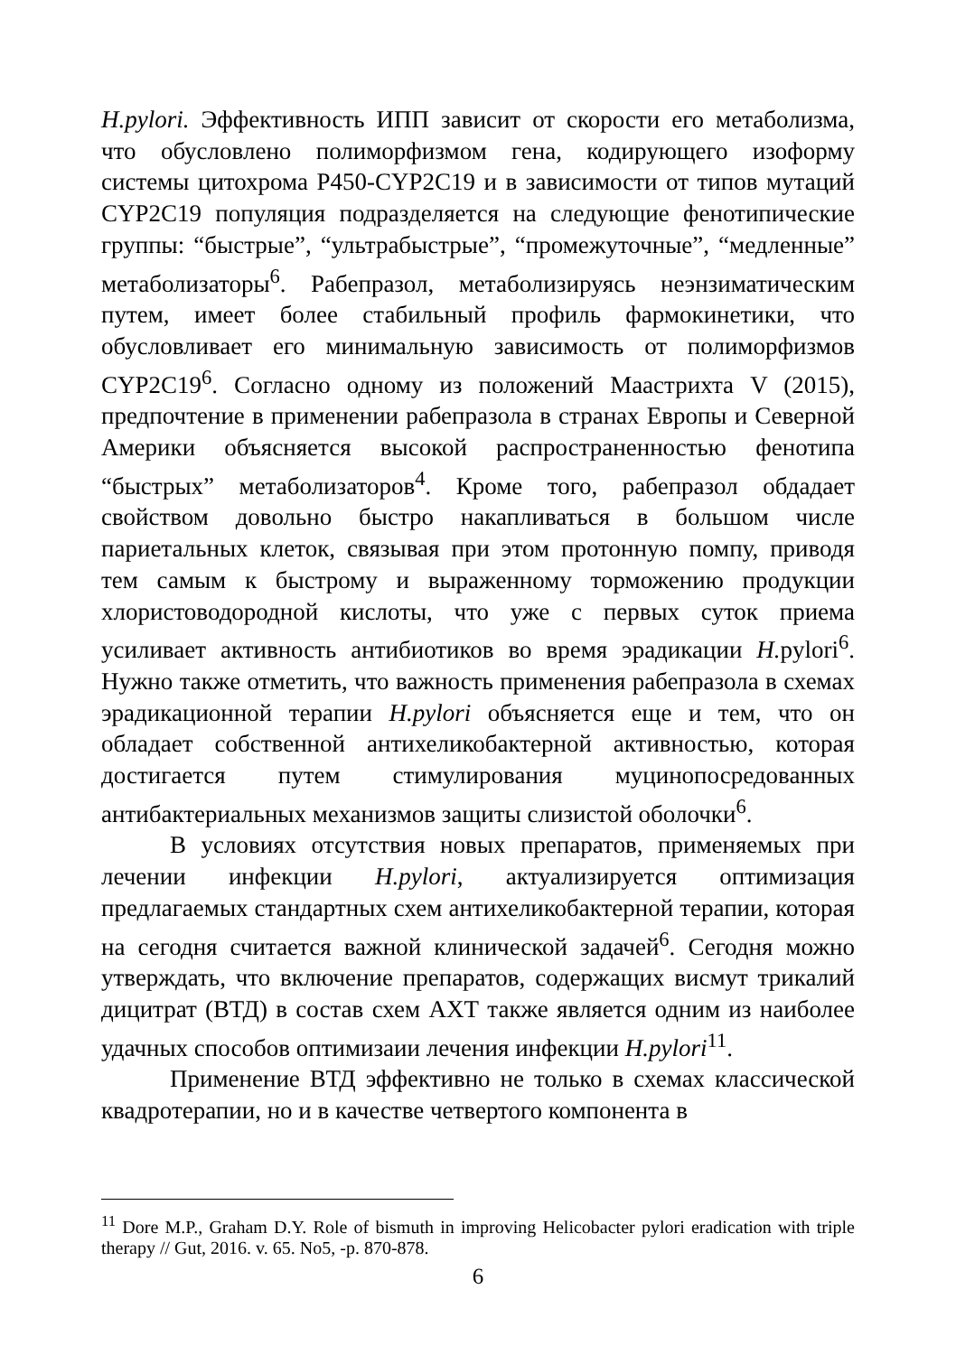H.pylori. Эффективность ИПП зависит от скорости его метаболизма, что обусловлено полиморфизмом гена, кодирующего изоформу системы цитохрома P450-CYP2C19 и в зависимости от типов мутаций CYP2C19 популяция подразделяется на следующие фенотипические группы: “быстрые”, “ультрабыстрые”, “промежуточные”, “медленные” метаболизаторы<sup>6</sup>. Рабепразол, метаболизируясь неэнзиматическим путем, имеет более стабильный профиль фармокинетики, что обусловливает его минимальную зависимость от полиморфизмов CYP2C19<sup>6</sup>. Согласно одному из положений Маастрихта V (2015), предпочтение в применении рабепразола в странах Европы и Северной Америки объясняется высокой распространенностью фенотипа “быстрых” метаболизаторов<sup>4</sup>. Кроме того, рабепразол обдадает свойством довольно быстро накапливаться в большом числе париетальных клеток, связывая при этом протонную помпу, приводя тем самым к быстрому и выраженному торможению продукции хлористоводородной кислоты, что уже с первых суток приема усиливает активность антибиотиков во время эрадикации H. pylori<sup>6</sup>. Нужно также отметить, что важность применения рабепразола в схемах эрадикационной терапии H.pylori объясняется еще и тем, что он обладает собственной антихеликобактерной активностью, которая достигается путем стимулирования муцинопосредованных антибактериальных механизмов защиты слизистой оболочки<sup>6</sup>.
В условиях отсутствия новых препаратов, применяемых при лечении инфекции H.pylori, актуализируется оптимизация предлагаемых стандартных схем антихеликобактерной терапии, которая на сегодня считается важной клинической задачей<sup>6</sup>. Сегодня можно утверждать, что включение препаратов, содержащих висмут трикалий дицитрат (ВТД) в состав схем АХТ также является одним из наиболее удачных способов оптимизаии лечения инфекции H.pylori<sup>11</sup>.
Применение ВТД эффективно не только в схемах классической квадротерапии, но и в качестве четвертого компонента в
<sup>11</sup> Dore M.P., Graham D.Y. Role of bismuth in improving Helicobacter pylori eradication with triple therapy // Gut, 2016. v. 65. No5, -p. 870-878.
6